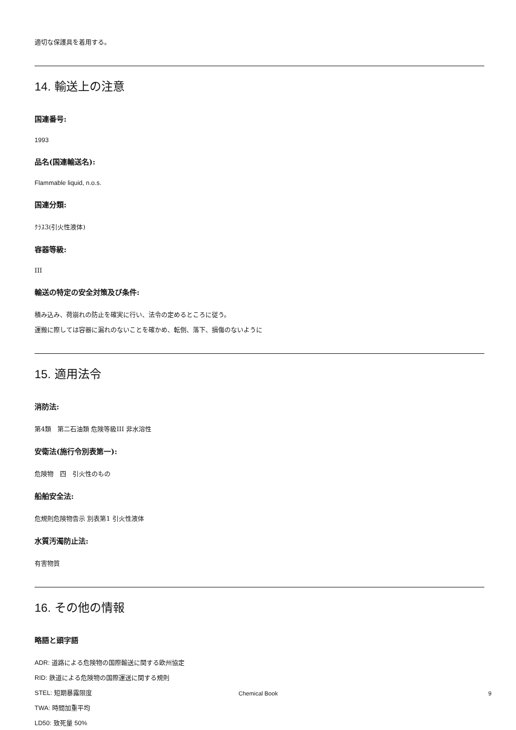適切な保護具を着用する。
14. 輸送上の注意
国連番号:
1993
品名(国連輸送名):
Flammable liquid, n.o.s.
国連分類:
ｸﾗｽ3(引火性液体)
容器等級:
III
輸送の特定の安全対策及び条件:
積み込み、荷崩れの防止を確実に行い、法令の定めるところに従う。
運搬に際しては容器に漏れのないことを確かめ、転倒、落下、損傷のないように
15. 適用法令
消防法:
第4類　第二石油類 危険等級III 非水溶性
安衛法(施行令別表第一):
危険物　四　引火性のもの
船舶安全法:
危規則危険物告示 別表第1 引火性液体
水質汚濁防止法:
有害物質
16. その他の情報
略語と頭字語
ADR: 道路による危険物の国際輸送に関する欧州協定
RID: 鉄道による危険物の国際運送に関する規則
STEL: 短期暴露限度
TWA: 時間加重平均
LD50: 致死量 50%
Chemical Book 9